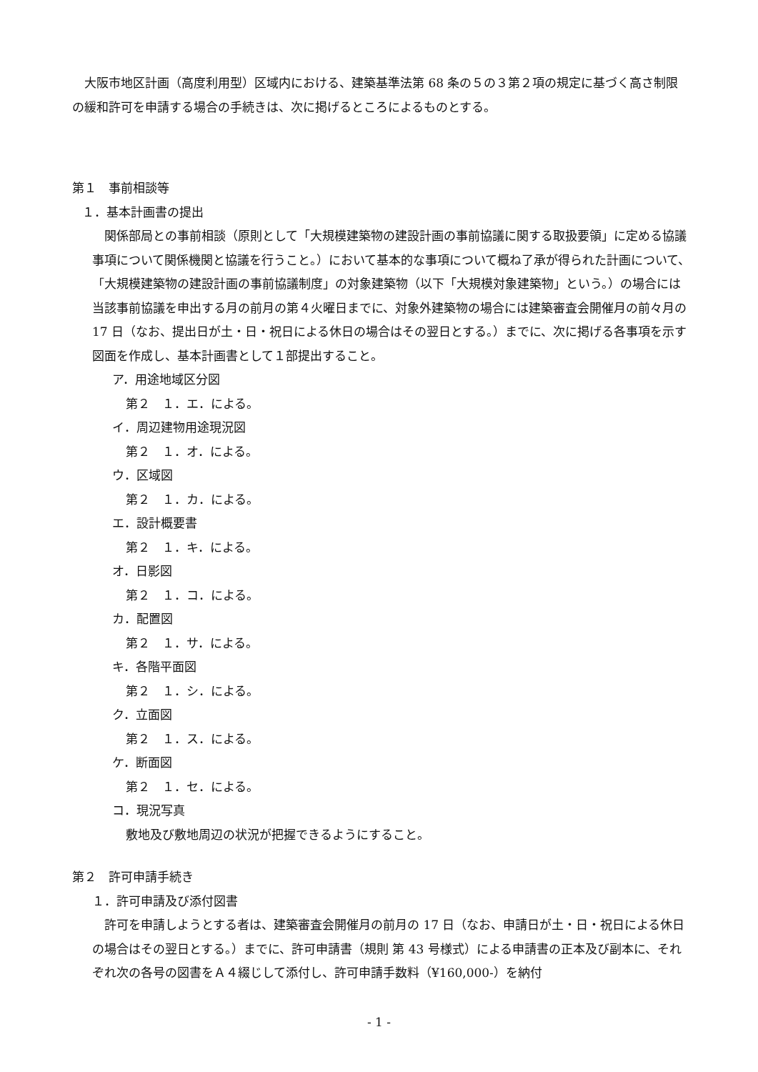大阪市地区計画（高度利用型）区域内における、建築基準法第 68 条の５の３第２項の規定に基づく高さ制限の緩和許可を申請する場合の手続きは、次に掲げるところによるものとする。
第１　事前相談等
１．基本計画書の提出
　関係部局との事前相談（原則として「大規模建築物の建設計画の事前協議に関する取扱要領」に定める協議事項について関係機関と協議を行うこと。）において基本的な事項について概ね了承が得られた計画について、「大規模建築物の建設計画の事前協議制度」の対象建築物（以下「大規模対象建築物」という。）の場合には当該事前協議を申出する月の前月の第４火曜日までに、対象外建築物の場合には建築審査会開催月の前々月の 17 日（なお、提出日が土・日・祝日による休日の場合はその翌日とする。）までに、次に掲げる各事項を示す図面を作成し、基本計画書として１部提出すること。
ア．用途地域区分図
第２　１．エ．による。
イ．周辺建物用途現況図
第２　１．オ．による。
ウ．区域図
第２　１．カ．による。
エ．設計概要書
第２　１．キ．による。
オ．日影図
第２　１．コ．による。
カ．配置図
第２　１．サ．による。
キ．各階平面図
第２　１．シ．による。
ク．立面図
第２　１．ス．による。
ケ．断面図
第２　１．セ．による。
コ．現況写真
敷地及び敷地周辺の状況が把握できるようにすること。
第２　許可申請手続き
１．許可申請及び添付図書
　許可を申請しようとする者は、建築審査会開催月の前月の 17 日（なお、申請日が土・日・祝日による休日の場合はその翌日とする。）までに、許可申請書（規則 第 43 号様式）による申請書の正本及び副本に、それぞれ次の各号の図書をＡ４綴じして添付し、許可申請手数料（¥160,000-）を納付
- 1 -